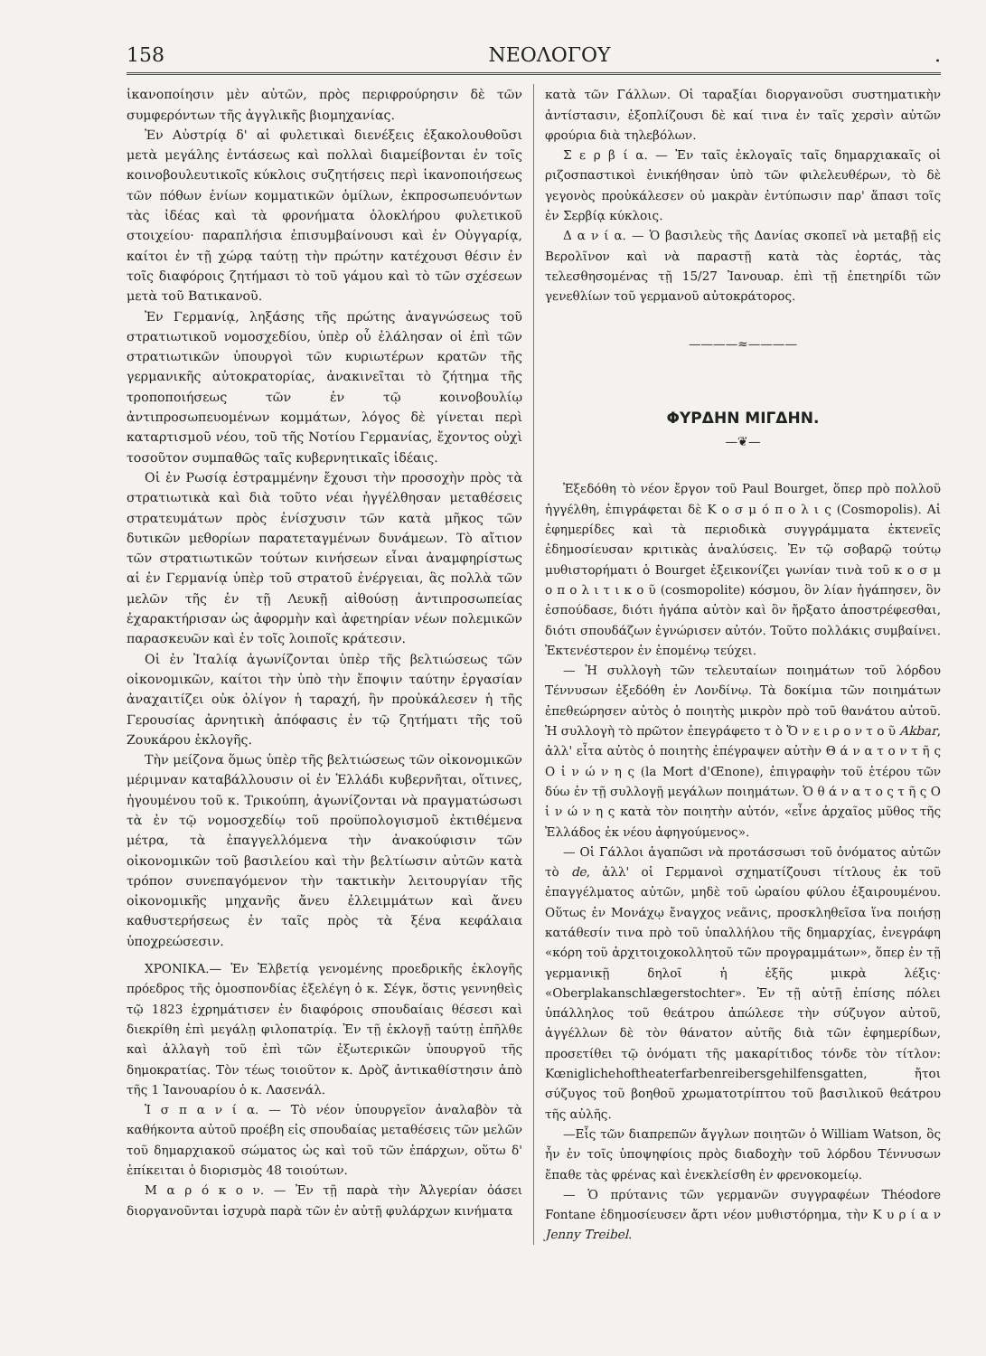158 ΝΕΟΛΟΓΟΥ.
ἱκανοποίησιν μὲν αὐτῶν, πρὸς περιφρούρησιν δὲ τῶν συμφερόντων τῆς ἀγγλικῆς βιομηχανίας.
Ἐν Αὐστρίᾳ δ' αἱ φυλετικαὶ διενέξεις ἐξακολουθοῦσι μετὰ μεγάλης ἐντάσεως καὶ πολλαὶ διαμείβονται ἐν τοῖς κοινοβουλευτικοῖς κύκλοις συζητήσεις περὶ ἱκανοποιήσεως τῶν πόθων ἐνίων κομματικῶν ὁμίλων, ἐκπροσωπευόντων τὰς ἰδέας καὶ τὰ φρονήματα ὁλοκλήρου φυλετικοῦ στοιχείου· παραπλήσια ἐπισυμβαίνουσι καὶ ἐν Οὐγγαρίᾳ, καίτοι ἐν τῇ χώρᾳ ταύτῃ τὴν πρώτην κατέχουσι θέσιν ἐν τοῖς διαφόροις ζητήμασι τὸ τοῦ γάμου καὶ τὸ τῶν σχέσεων μετὰ τοῦ Βατικανοῦ.
Ἐν Γερμανίᾳ, ληξάσης τῆς πρώτης ἀναγνώσεως τοῦ στρατιωτικοῦ νομοσχεδίου, ὑπὲρ οὗ ἐλάλησαν οἱ ἐπὶ τῶν στρατιωτικῶν ὑπουργοὶ τῶν κυριωτέρων κρατῶν τῆς γερμανικῆς αὐτοκρατορίας, ἀνακινεῖται τὸ ζήτημα τῆς τροποποιήσεως τῶν ἐν τῷ κοινοβουλίῳ ἀντιπροσωπευομένων κομμάτων, λόγος δὲ γίνεται περὶ καταρτισμοῦ νέου, τοῦ τῆς Νοτίου Γερμανίας, ἔχοντος οὐχὶ τοσοῦτον συμπαθῶς ταῖς κυβερνητικαῖς ἰδέαις.
Οἱ ἐν Ρωσίᾳ ἐστραμμένην ἔχουσι τὴν προσοχὴν πρὸς τὰ στρατιωτικὰ καὶ διὰ τοῦτο νέαι ἠγγέλθησαν μεταθέσεις στρατευμάτων πρὸς ἐνίσχυσιν τῶν κατὰ μῆκος τῶν δυτικῶν μεθορίων παρατεταγμένων δυνάμεων. Τὸ αἴτιον τῶν στρατιωτικῶν τούτων κινήσεων εἶναι ἀναμφηρίστως αἱ ἐν Γερμανίᾳ ὑπὲρ τοῦ στρατοῦ ἐνέργειαι, ἃς πολλὰ τῶν μελῶν τῆς ἐν τῇ Λευκῇ αἰθούσῃ ἀντιπροσωπείας ἐχαρακτήρισαν ὡς ἀφορμὴν καὶ ἀφετηρίαν νέων πολεμικῶν παρασκευῶν καὶ ἐν τοῖς λοιποῖς κράτεσιν.
Οἱ ἐν Ἰταλίᾳ ἀγωνίζονται ὑπὲρ τῆς βελτιώσεως τῶν οἰκονομικῶν, καίτοι τὴν ὑπὸ τὴν ἔποψιν ταύτην ἐργασίαν ἀναχαιτίζει οὐκ ὀλίγον ἡ ταραχή, ἣν προὐκάλεσεν ἡ τῆς Γερουσίας ἀρνητικὴ ἀπόφασις ἐν τῷ ζητήματι τῆς τοῦ Ζουκάρου ἐκλογῆς.
Τὴν μείζονα ὅμως ὑπὲρ τῆς βελτιώσεως τῶν οἰκονομικῶν μέριμναν καταβάλλουσιν οἱ ἐν Ἑλλάδι κυβερνῆται, οἵτινες, ἡγουμένου τοῦ κ. Τρικούπη, ἀγωνίζονται νὰ πραγματώσωσι τὰ ἐν τῷ νομοσχεδίῳ τοῦ προϋπολογισμοῦ ἐκτιθέμενα μέτρα, τὰ ἐπαγγελλόμενα τὴν ἀνακούφισιν τῶν οἰκονομικῶν τοῦ βασιλείου καὶ τὴν βελτίωσιν αὐτῶν κατὰ τρόπον συνεπαγόμενον τὴν τακτικὴν λειτουργίαν τῆς οἰκονομικῆς μηχανῆς ἄνευ ἐλλειμμάτων καὶ ἄνευ καθυστερήσεως ἐν ταῖς πρὸς τὰ ξένα κεφάλαια ὑποχρεώσεσιν.
ΧΡΟΝΙΚΑ.— Ἐν Ἑλβετίᾳ γενομένης προεδρικῆς ἐκλογῆς πρόεδρος τῆς ὁμοσπονδίας ἐξελέγη ὁ κ. Σέγκ, ὅστις γεννηθεὶς τῷ 1823 ἐχρημάτισεν ἐν διαφόροις σπουδαίαις θέσεσι καὶ διεκρίθη ἐπὶ μεγάλῃ φιλοπατρίᾳ. Ἐν τῇ ἐκλογῇ ταύτῃ ἐπῆλθε καὶ ἀλλαγὴ τοῦ ἐπὶ τῶν ἐξωτερικῶν ὑπουργοῦ τῆς δημοκρατίας. Τὸν τέως τοιοῦτον κ. Δρὸζ ἀντικαθίστησιν ἀπὸ τῆς 1 Ἰανουαρίου ὁ κ. Λασενάλ.
Ἱ σ π α ν ί α. — Τὸ νέον ὑπουργεῖον ἀναλαβὸν τὰ καθήκοντα αὐτοῦ προέβη εἰς σπουδαίας μεταθέσεις τῶν μελῶν τοῦ δημαρχιακοῦ σώματος ὡς καὶ τοῦ τῶν ἐπάρχων, οὕτω δ' ἐπίκειται ὁ διορισμὸς 48 τοιούτων.
Μ α ρ ό κ ο ν. — Ἐν τῇ παρὰ τὴν Ἀλγερίαν ὀάσει διοργανοῦνται ἰσχυρὰ παρὰ τῶν ἐν αὐτῇ φυλάρχων κινήματα
κατὰ τῶν Γάλλων. Οἱ ταραξίαι διοργανοῦσι συστηματικὴν ἀντίστασιν, ἐξοπλίζουσι δὲ καί τινα ἐν ταῖς χερσὶν αὐτῶν φρούρια διὰ τηλεβόλων.
Σ ε ρ β ί α. — Ἐν ταῖς ἐκλογαῖς ταῖς δημαρχιακαῖς οἱ ριζοσπαστικοὶ ἐνικήθησαν ὑπὸ τῶν φιλελευθέρων, τὸ δὲ γεγονὸς προὐκάλεσεν οὐ μακρὰν ἐντύπωσιν παρ' ἅπασι τοῖς ἐν Σερβίᾳ κύκλοις.
Δ α ν ί α. — Ὁ βασιλεὺς τῆς Δανίας σκοπεῖ νὰ μεταβῇ εἰς Βερολῖνον καὶ νὰ παραστῇ κατὰ τὰς ἑορτάς, τὰς τελεσθησομένας τῇ 15/27 Ἰανουαρ. ἐπὶ τῇ ἐπετηρίδι τῶν γενεθλίων τοῦ γερμανοῦ αὐτοκράτορος.
————≈————
ΦΥΡΔΗΝ ΜΙΓΔΗΝ.
—❦—
Ἐξεδόθη τὸ νέον ἔργον τοῦ Paul Bourget, ὅπερ πρὸ πολλοῦ ἠγγέλθη, ἐπιγράφεται δὲ Κ ο σ μ ό π ο λ ι ς (Cosmopolis). Αἱ ἐφημερίδες καὶ τὰ περιοδικὰ συγγράμματα ἐκτενεῖς ἐδημοσίευσαν κριτικὰς ἀναλύσεις. Ἐν τῷ σοβαρῷ τούτῳ μυθιστορήματι ὁ Bourget ἐξεικονίζει γωνίαν τινὰ τοῦ κ ο σ μ ο π ο λ ι τ ι κ ο ῦ (cosmopolite) κόσμου, ὃν λίαν ἠγάπησεν, ὃν ἐσπούδασε, διότι ἠγάπα αὐτὸν καὶ ὃν ἤρξατο ἀποστρέφεσθαι, διότι σπουδάζων ἐγνώρισεν αὐτόν. Τοῦτο πολλάκις συμβαίνει. Ἐκτενέστερον ἐν ἑπομένῳ τεύχει.
— Ἡ συλλογὴ τῶν τελευταίων ποιημάτων τοῦ λόρδου Τέννυσων ἐξεδόθη ἐν Λονδίνῳ. Τὰ δοκίμια τῶν ποιημάτων ἐπεθεώρησεν αὐτὸς ὁ ποιητὴς μικρὸν πρὸ τοῦ θανάτου αὐτοῦ. Ἡ συλλογὴ τὸ πρῶτον ἐπεγράφετο τ ὸ Ὄ ν ε ι ρ ο ν τ ο ῦ Akbar, ἀλλ' εἶτα αὐτὸς ὁ ποιητὴς ἐπέγραψεν αὐτὴν Θ ά ν α τ ο ν τ ῆ ς Ο ἰ ν ώ ν η ς (la Mort d'Œnone), ἐπιγραφὴν τοῦ ἑτέρου τῶν δύω ἐν τῇ συλλογῇ μεγάλων ποιημάτων. Ὁ θ ά ν α τ ο ς τ ῆ ς Ο ἰ ν ώ ν η ς κατὰ τὸν ποιητὴν αὐτόν, «εἶνε ἀρχαῖος μῦθος τῆς Ἑλλάδος ἐκ νέου ἀφηγούμενος».
— Οἱ Γάλλοι ἀγαπῶσι νὰ προτάσσωσι τοῦ ὀνόματος αὐτῶν τὸ de, ἀλλ' οἱ Γερμανοὶ σχηματίζουσι τίτλους ἐκ τοῦ ἐπαγγέλματος αὐτῶν, μηδὲ τοῦ ὡραίου φύλου ἐξαιρουμένου. Οὕτως ἐν Μονάχῳ ἔναγχος νεᾶνις, προσκληθεῖσα ἵνα ποιήσῃ κατάθεσίν τινα πρὸ τοῦ ὑπαλλήλου τῆς δημαρχίας, ἐνεγράφη «κόρη τοῦ ἀρχιτοιχοκολλητοῦ τῶν προγραμμάτων», ὅπερ ἐν τῇ γερμανικῇ δηλοῖ ἡ ἑξῆς μικρὰ λέξις· «Oberplakanschlægerstochter». Ἐν τῇ αὐτῇ ἐπίσης πόλει ὑπάλληλος τοῦ θεάτρου ἀπώλεσε τὴν σύζυγον αὐτοῦ, ἀγγέλλων δὲ τὸν θάνατον αὐτῆς διὰ τῶν ἐφημερίδων, προσετίθει τῷ ὀνόματι τῆς μακαρίτιδος τόνδε τὸν τίτλον: Kœniglichehoftheaterfarbenreibersgehilfensgatten, ἤτοι σύζυγος τοῦ βοηθοῦ χρωματοτρίπτου τοῦ βασιλικοῦ θεάτρου τῆς αὐλῆς.
—Εἷς τῶν διαπρεπῶν ἄγγλων ποιητῶν ὁ William Watson, ὃς ἦν ἐν τοῖς ὑποψηφίοις πρὸς διαδοχὴν τοῦ λόρδου Τέννυσων ἔπαθε τὰς φρένας καὶ ἐνεκλείσθη ἐν φρενοκομείῳ.
— Ὁ πρύτανις τῶν γερμανῶν συγγραφέων Théodore Fontane ἐδημοσίευσεν ἄρτι νέον μυθιστόρημα, τὴν Κ υ ρ ί α ν Jenny Treibel.